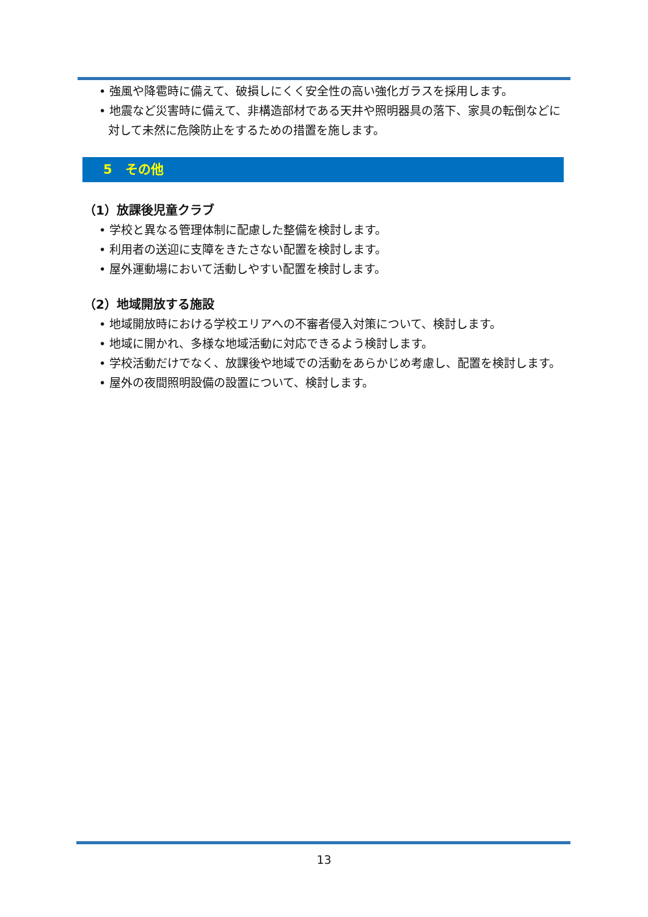• 強風や降雹時に備えて、破損しにくく安全性の高い強化ガラスを採用します。
• 地震など災害時に備えて、非構造部材である天井や照明器具の落下、家具の転倒などに対して未然に危険防止をするための措置を施します。
5　その他
（1）放課後児童クラブ
• 学校と異なる管理体制に配慮した整備を検討します。
• 利用者の送迎に支障をきたさない配置を検討します。
• 屋外運動場において活動しやすい配置を検討します。
（2）地域開放する施設
• 地域開放時における学校エリアへの不審者侵入対策について、検討します。
• 地域に開かれ、多様な地域活動に対応できるよう検討します。
• 学校活動だけでなく、放課後や地域での活動をあらかじめ考慮し、配置を検討します。
• 屋外の夜間照明設備の設置について、検討します。
13